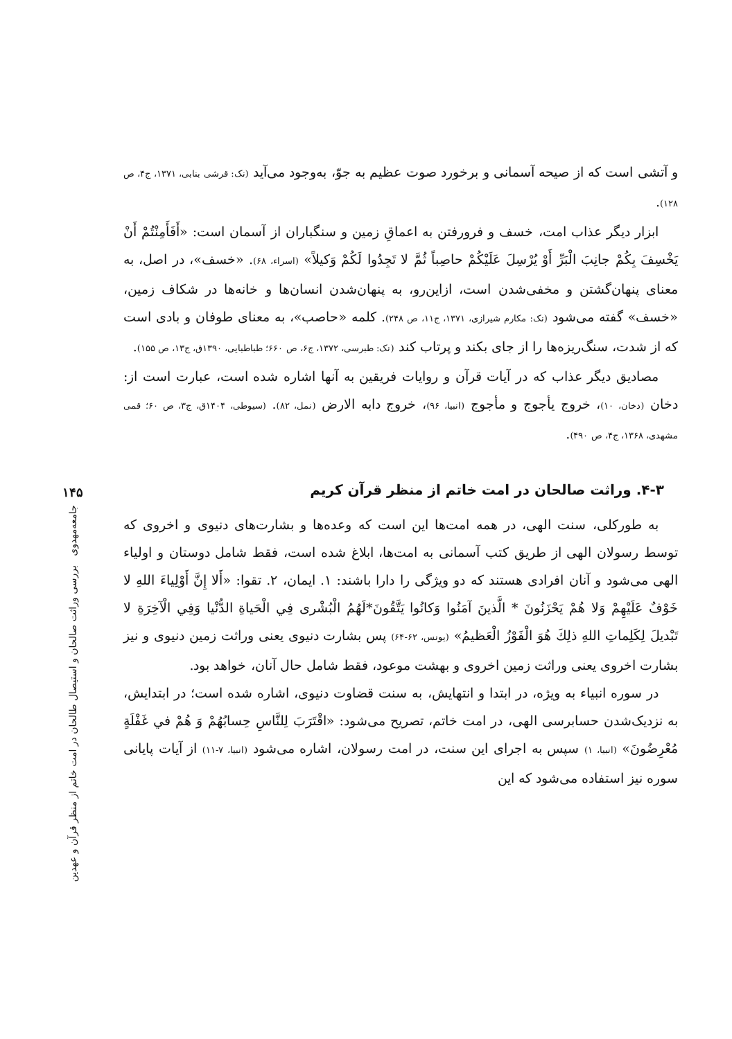و آتشی است که از صیحه آسمانی و برخورد صوت عظیم به جوّ، به‌وجود می‌آید (نک: قرشی بنابی، ۱۳۷۱، ج۴، ص ۱۲۸).
ابزار دیگر عذاب امت، خسف و فرورفتن به اعماقِ زمین و سنگباران از آسمان است: «أَفَأَمِنْتُمْ أَنْ يَخْسِفَ بِكُمْ جانِبَ الْبَرِّ أَوْ يُرْسِلَ عَلَيْكُمْ حاصِباً ثُمَّ لا تَجِدُوا لَكُمْ وَكيلاً» (اسراء، ۶۸). «خسف»، در اصل، به معنای پنهان‌گشتن و مخفی‌شدن است، ازاین‌رو، به پنهان‌شدن انسان‌ها و خانه‌ها در شکاف زمین، «خسف» گفته می‌شود (نک: مکارم شیرازی، ۱۳۷۱، ج۱۱، ص ۲۴۸). کلمه «حاصب»، به معنای طوفان و بادی است که از شدت، سنگ‌ریزه‌ها را از جای بکند و پرتاب کند (نک: طبرسی، ۱۳۷۲، ج۶، ص ۶۶۰؛ طباطبایی، ۱۳۹۰ق، ج۱۳، ص ۱۵۵).
مصادیق دیگر عذاب که در آیات قرآن و روایات فریقین به آنها اشاره شده است، عبارت است از: دخان (دخان، ۱۰)، خروج یأجوج و مأجوج (انبیا، ۹۶)، خروج دابه الارض (نمل، ۸۲). (سیوطی، ۱۴۰۴ق، ج۳، ص ۶۰؛ قمی مشهدی، ۱۳۶۸، ج۴، ص ۴۹۰).
۴-۳. وراثت صالحان در امت خاتم از منظر قرآن کریم
به طورکلی، سنت الهی، در همه امت‌ها این است که وعده‌ها و بشارت‌های دنیوی و اخروی که توسط رسولان الهی از طریق کتب آسمانی به امت‌ها، ابلاغ شده است، فقط شامل دوستان و اولیاء الهی می‌شود و آنان افرادی هستند که دو ویژگی را دارا باشند: ۱. ایمان، ۲. تقوا: «أَلا إِنَّ أَوْلِياءَ اللهِ لا خَوْفٌ عَلَيْهِمْ وَلا هُمْ يَحْزَنُونَ * الَّذينَ آمَنُوا وَكانُوا يَتَّقُونَ*لَهُمُ الْبُشْرى فِي الْحَياةِ الدُّنْيا وَفِي الْآخِرَةِ لا تَبْديلَ لِكَلِماتِ اللهِ ذلِكَ هُوَ الْفَوْزُ الْعَظيمُ» (یونس، ۶۲-۶۴) پس بشارت دنیوی یعنی وراثت زمین دنیوی و نیز بشارت اخروی یعنی وراثت زمین اخروی و بهشت موعود، فقط شامل حال آنان، خواهد بود.
در سوره انبیاء به ویژه، در ابتدا و انتهایش، به سنت قضاوت دنیوی، اشاره شده است؛ در ابتدایش، به نزدیک‌شدن حسابرسی الهی، در امت خاتم، تصریح می‌شود: «اقْتَرَبَ لِلنَّاسِ حِسابُهُمْ وَ هُمْ في غَفْلَةٍ مُعْرِضُونَ» (انبیا، ۱) سپس به اجرای این سنت، در امت رسولان، اشاره می‌شود (انبیا، ۷-۱۱) از آیات پایانی سوره نیز استفاده می‌شود که این
۱۴۵
جامعه‌مهدوی بررسی وراثت صالحان و استیصال طالحان در امت خاتم از منظر قرآن و عهدین